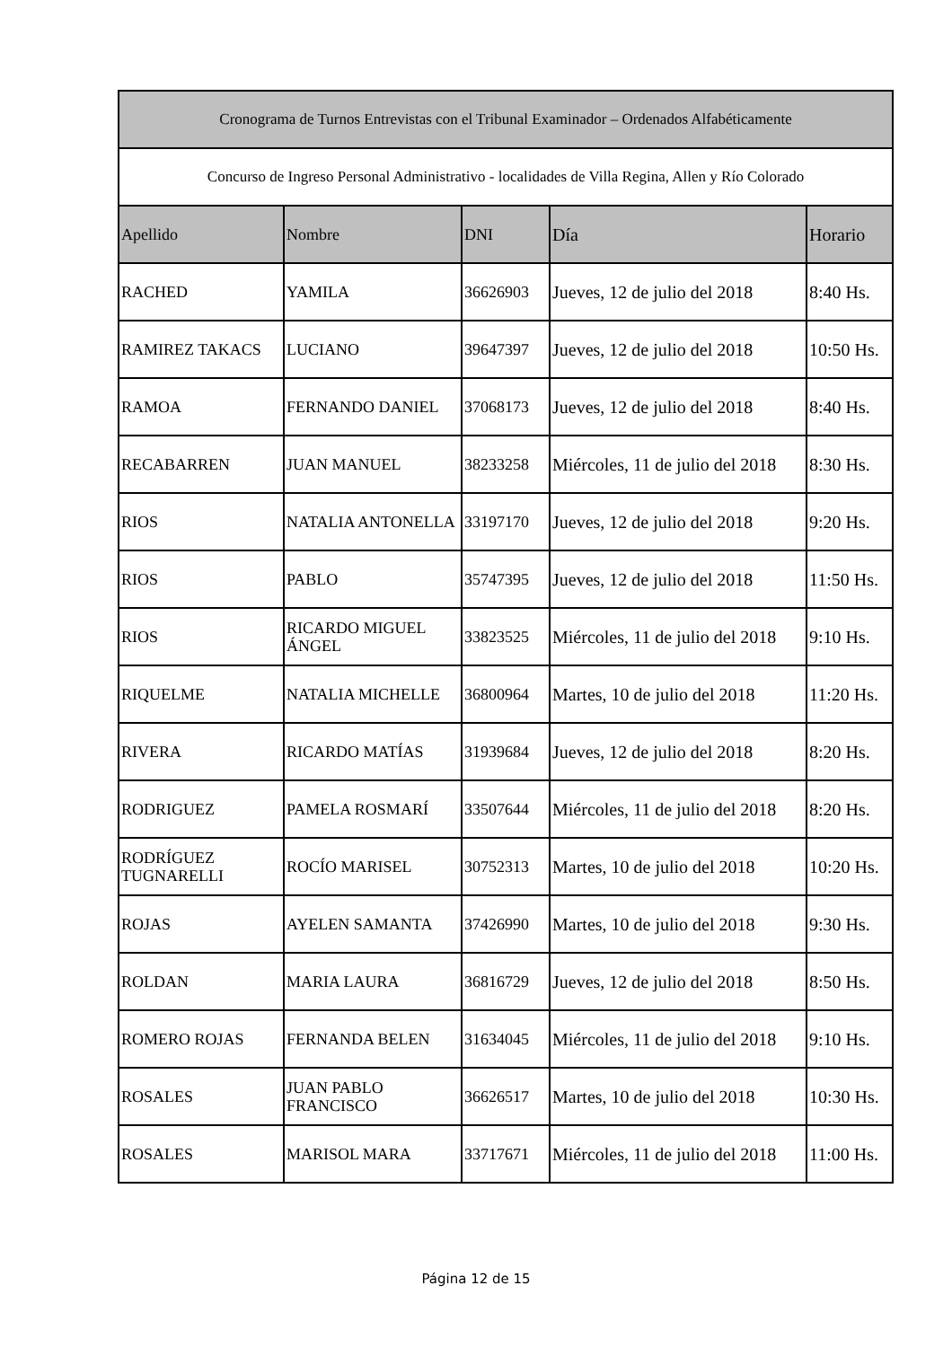| Cronograma de Turnos Entrevistas con el Tribunal Examinador – Ordenados Alfabéticamente | | | | |
| --- | --- | --- | --- | --- |
| Concurso de Ingreso Personal Administrativo - localidades de Villa Regina, Allen y Río Colorado | | | | |
| Apellido | Nombre | DNI | Día | Horario |
| RACHED | YAMILA | 36626903 | Jueves, 12 de julio del 2018 | 8:40 Hs. |
| RAMIREZ TAKACS | LUCIANO | 39647397 | Jueves, 12 de julio del 2018 | 10:50 Hs. |
| RAMOA | FERNANDO DANIEL | 37068173 | Jueves, 12 de julio del 2018 | 8:40 Hs. |
| RECABARREN | JUAN MANUEL | 38233258 | Miércoles, 11 de julio del 2018 | 8:30 Hs. |
| RIOS | NATALIA ANTONELLA | 33197170 | Jueves, 12 de julio del 2018 | 9:20 Hs. |
| RIOS | PABLO | 35747395 | Jueves, 12 de julio del 2018 | 11:50 Hs. |
| RIOS | RICARDO MIGUEL ÁNGEL | 33823525 | Miércoles, 11 de julio del 2018 | 9:10 Hs. |
| RIQUELME | NATALIA MICHELLE | 36800964 | Martes, 10 de julio del 2018 | 11:20 Hs. |
| RIVERA | RICARDO MATÍAS | 31939684 | Jueves, 12 de julio del 2018 | 8:20 Hs. |
| RODRIGUEZ | PAMELA ROSMARÍ | 33507644 | Miércoles, 11 de julio del 2018 | 8:20 Hs. |
| RODRÍGUEZ TUGNARELLI | ROCÍO MARISEL | 30752313 | Martes, 10 de julio del 2018 | 10:20 Hs. |
| ROJAS | AYELEN SAMANTA | 37426990 | Martes, 10 de julio del 2018 | 9:30 Hs. |
| ROLDAN | MARIA LAURA | 36816729 | Jueves, 12 de julio del 2018 | 8:50 Hs. |
| ROMERO ROJAS | FERNANDA BELEN | 31634045 | Miércoles, 11 de julio del 2018 | 9:10 Hs. |
| ROSALES | JUAN PABLO FRANCISCO | 36626517 | Martes, 10 de julio del 2018 | 10:30 Hs. |
| ROSALES | MARISOL MARA | 33717671 | Miércoles, 11 de julio del 2018 | 11:00 Hs. |
Página 12 de 15